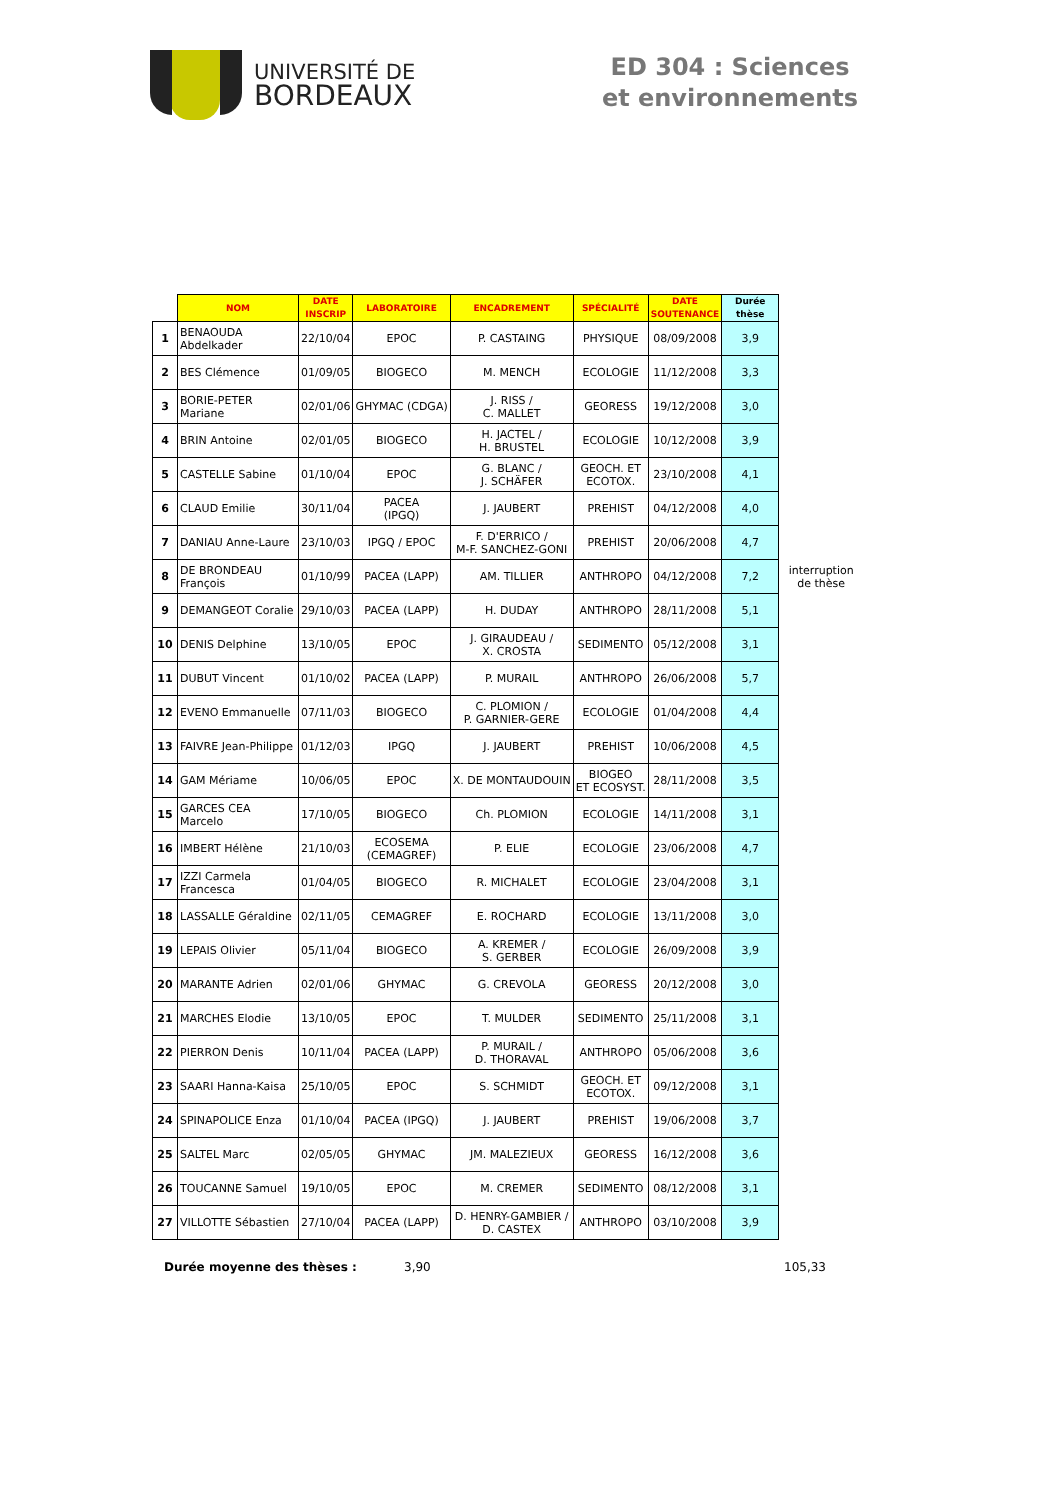UNIVERSITÉ DE
BORDEAUX
ED 304 : Sciences et environnements
| | NOM | DATE INSCRIP | LABORATOIRE | ENCADREMENT | SPÉCIALITÉ | DATE SOUTENANCE | Durée thèse | |
| --- | --- | --- | --- | --- | --- | --- | --- | --- |
| 1 | BENAOUDA Abdelkader | 22/10/04 | EPOC | P. CASTAING | PHYSIQUE | 08/09/2008 | 3,9 | |
| 2 | BES Clémence | 01/09/05 | BIOGECO | M. MENCH | ECOLOGIE | 11/12/2008 | 3,3 | |
| 3 | BORIE-PETER Mariane | 02/01/06 | GHYMAC (CDGA) | J. RISS / C. MALLET | GEORESS | 19/12/2008 | 3,0 | |
| 4 | BRIN Antoine | 02/01/05 | BIOGECO | H. JACTEL / H. BRUSTEL | ECOLOGIE | 10/12/2008 | 3,9 | |
| 5 | CASTELLE Sabine | 01/10/04 | EPOC | G. BLANC / J. SCHÄFER | GEOCH. ET ECOTOX. | 23/10/2008 | 4,1 | |
| 6 | CLAUD Emilie | 30/11/04 | PACEA (IPGQ) | J. JAUBERT | PREHIST | 04/12/2008 | 4,0 | |
| 7 | DANIAU Anne-Laure | 23/10/03 | IPGQ / EPOC | F. D'ERRICO / M-F. SANCHEZ-GONI | PREHIST | 20/06/2008 | 4,7 | |
| 8 | DE BRONDEAU François | 01/10/99 | PACEA (LAPP) | AM. TILLIER | ANTHROPO | 04/12/2008 | 7,2 | interruption de thèse |
| 9 | DEMANGEOT Coralie | 29/10/03 | PACEA (LAPP) | H. DUDAY | ANTHROPO | 28/11/2008 | 5,1 | |
| 10 | DENIS Delphine | 13/10/05 | EPOC | J. GIRAUDEAU / X. CROSTA | SEDIMENTO | 05/12/2008 | 3,1 | |
| 11 | DUBUT Vincent | 01/10/02 | PACEA (LAPP) | P. MURAIL | ANTHROPO | 26/06/2008 | 5,7 | |
| 12 | EVENO Emmanuelle | 07/11/03 | BIOGECO | C. PLOMION / P. GARNIER-GERE | ECOLOGIE | 01/04/2008 | 4,4 | |
| 13 | FAIVRE Jean-Philippe | 01/12/03 | IPGQ | J. JAUBERT | PREHIST | 10/06/2008 | 4,5 | |
| 14 | GAM Mériame | 10/06/05 | EPOC | X. DE MONTAUDOUIN | BIOGEO ET ECOSYST. | 28/11/2008 | 3,5 | |
| 15 | GARCES CEA Marcelo | 17/10/05 | BIOGECO | Ch. PLOMION | ECOLOGIE | 14/11/2008 | 3,1 | |
| 16 | IMBERT Hélène | 21/10/03 | ECOSEMA (CEMAGREF) | P. ELIE | ECOLOGIE | 23/06/2008 | 4,7 | |
| 17 | IZZI Carmela Francesca | 01/04/05 | BIOGECO | R. MICHALET | ECOLOGIE | 23/04/2008 | 3,1 | |
| 18 | LASSALLE Géraldine | 02/11/05 | CEMAGREF | E. ROCHARD | ECOLOGIE | 13/11/2008 | 3,0 | |
| 19 | LEPAIS Olivier | 05/11/04 | BIOGECO | A. KREMER / S. GERBER | ECOLOGIE | 26/09/2008 | 3,9 | |
| 20 | MARANTE Adrien | 02/01/06 | GHYMAC | G. CREVOLA | GEORESS | 20/12/2008 | 3,0 | |
| 21 | MARCHES Elodie | 13/10/05 | EPOC | T. MULDER | SEDIMENTO | 25/11/2008 | 3,1 | |
| 22 | PIERRON Denis | 10/11/04 | PACEA (LAPP) | P. MURAIL / D. THORAVAL | ANTHROPO | 05/06/2008 | 3,6 | |
| 23 | SAARI Hanna-Kaisa | 25/10/05 | EPOC | S. SCHMIDT | GEOCH. ET ECOTOX. | 09/12/2008 | 3,1 | |
| 24 | SPINAPOLICE Enza | 01/10/04 | PACEA (IPGQ) | J. JAUBERT | PREHIST | 19/06/2008 | 3,7 | |
| 25 | SALTEL Marc | 02/05/05 | GHYMAC | JM. MALEZIEUX | GEORESS | 16/12/2008 | 3,6 | |
| 26 | TOUCANNE Samuel | 19/10/05 | EPOC | M. CREMER | SEDIMENTO | 08/12/2008 | 3,1 | |
| 27 | VILLOTTE Sébastien | 27/10/04 | PACEA (LAPP) | D. HENRY-GAMBIER / D. CASTEX | ANTHROPO | 03/10/2008 | 3,9 | |
Durée moyenne des thèses : 3,90 105,33